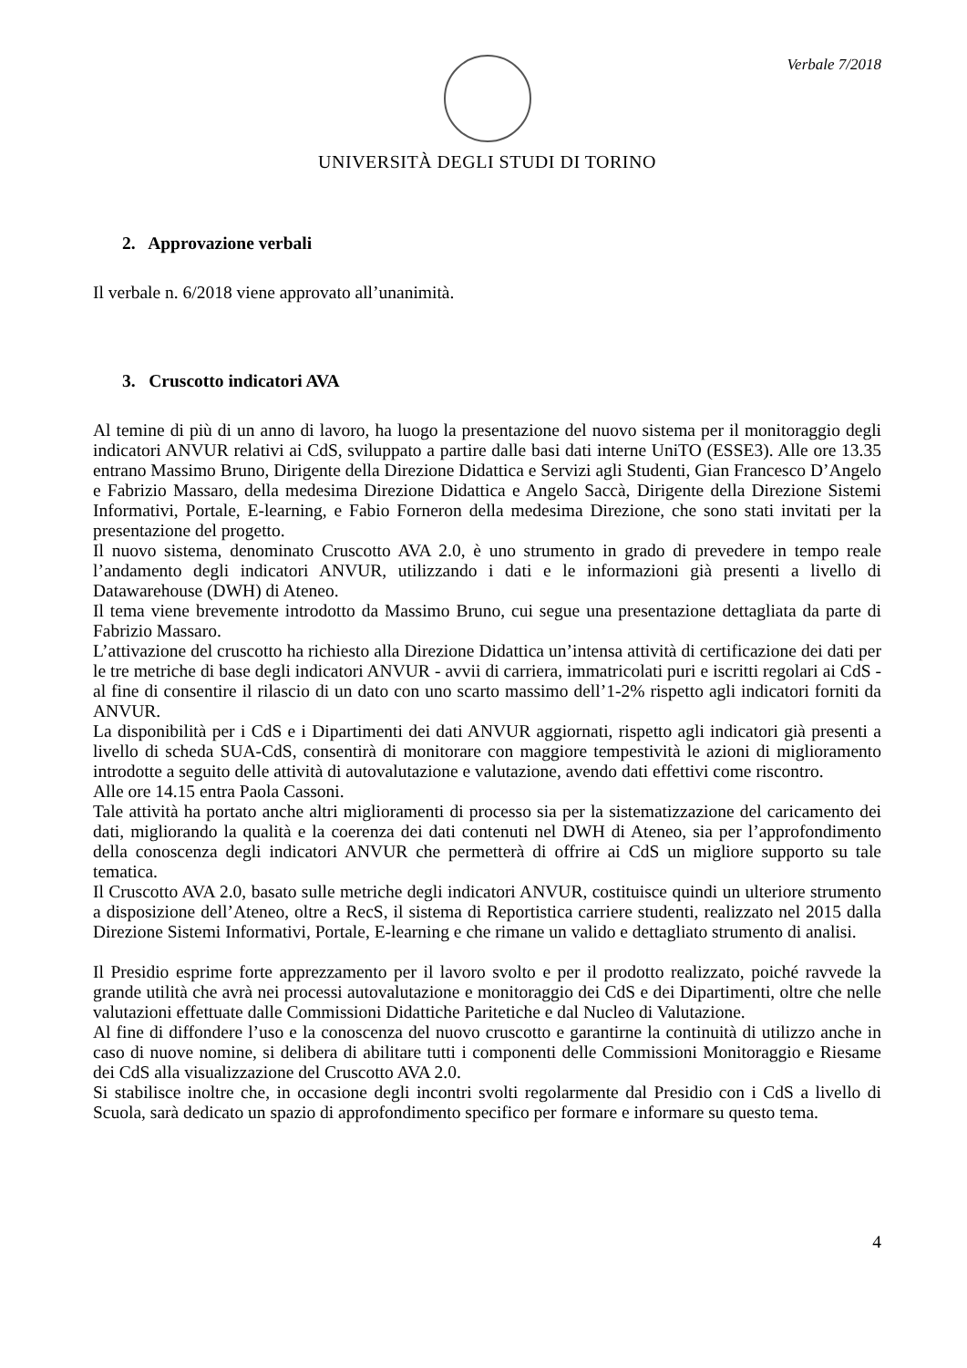Verbale 7/2018
UNIVERSITÀ DEGLI STUDI DI TORINO
2. Approvazione verbali
Il verbale n. 6/2018 viene approvato all’unanimità.
3. Cruscotto indicatori AVA
Al temine di più di un anno di lavoro, ha luogo la presentazione del nuovo sistema per il monitoraggio degli indicatori ANVUR relativi ai CdS, sviluppato a partire dalle basi dati interne UniTO (ESSE3). Alle ore 13.35 entrano Massimo Bruno, Dirigente della Direzione Didattica e Servizi agli Studenti, Gian Francesco D’Angelo e Fabrizio Massaro, della medesima Direzione Didattica e Angelo Saccà, Dirigente della Direzione Sistemi Informativi, Portale, E-learning, e Fabio Forneron della medesima Direzione, che sono stati invitati per la presentazione del progetto.
Il nuovo sistema, denominato Cruscotto AVA 2.0, è uno strumento in grado di prevedere in tempo reale l’andamento degli indicatori ANVUR, utilizzando i dati e le informazioni già presenti a livello di Datawarehouse (DWH) di Ateneo.
Il tema viene brevemente introdotto da Massimo Bruno, cui segue una presentazione dettagliata da parte di Fabrizio Massaro.
L’attivazione del cruscotto ha richiesto alla Direzione Didattica un’intensa attività di certificazione dei dati per le tre metriche di base degli indicatori ANVUR - avvii di carriera, immatricolati puri e iscritti regolari ai CdS - al fine di consentire il rilascio di un dato con uno scarto massimo dell’1-2% rispetto agli indicatori forniti da ANVUR.
La disponibilità per i CdS e i Dipartimenti dei dati ANVUR aggiornati, rispetto agli indicatori già presenti a livello di scheda SUA-CdS, consentirà di monitorare con maggiore tempestività le azioni di miglioramento introdotte a seguito delle attività di autovalutazione e valutazione, avendo dati effettivi come riscontro.
Alle ore 14.15 entra Paola Cassoni.
Tale attività ha portato anche altri miglioramenti di processo sia per la sistematizzazione del caricamento dei dati, migliorando la qualità e la coerenza dei dati contenuti nel DWH di Ateneo, sia per l’approfondimento della conoscenza degli indicatori ANVUR che permetterà di offrire ai CdS un migliore supporto su tale tematica.
Il Cruscotto AVA 2.0, basato sulle metriche degli indicatori ANVUR, costituisce quindi un ulteriore strumento a disposizione dell’Ateneo, oltre a RecS, il sistema di Reportistica carriere studenti, realizzato nel 2015 dalla Direzione Sistemi Informativi, Portale, E-learning e che rimane un valido e dettagliato strumento di analisi.
Il Presidio esprime forte apprezzamento per il lavoro svolto e per il prodotto realizzato, poiché ravvede la grande utilità che avrà nei processi autovalutazione e monitoraggio dei CdS e dei Dipartimenti, oltre che nelle valutazioni effettuate dalle Commissioni Didattiche Paritetiche e dal Nucleo di Valutazione.
Al fine di diffondere l’uso e la conoscenza del nuovo cruscotto e garantirne la continuità di utilizzo anche in caso di nuove nomine, si delibera di abilitare tutti i componenti delle Commissioni Monitoraggio e Riesame dei CdS alla visualizzazione del Cruscotto AVA 2.0.
Si stabilisce inoltre che, in occasione degli incontri svolti regolarmente dal Presidio con i CdS a livello di Scuola, sarà dedicato un spazio di approfondimento specifico per formare e informare su questo tema.
4